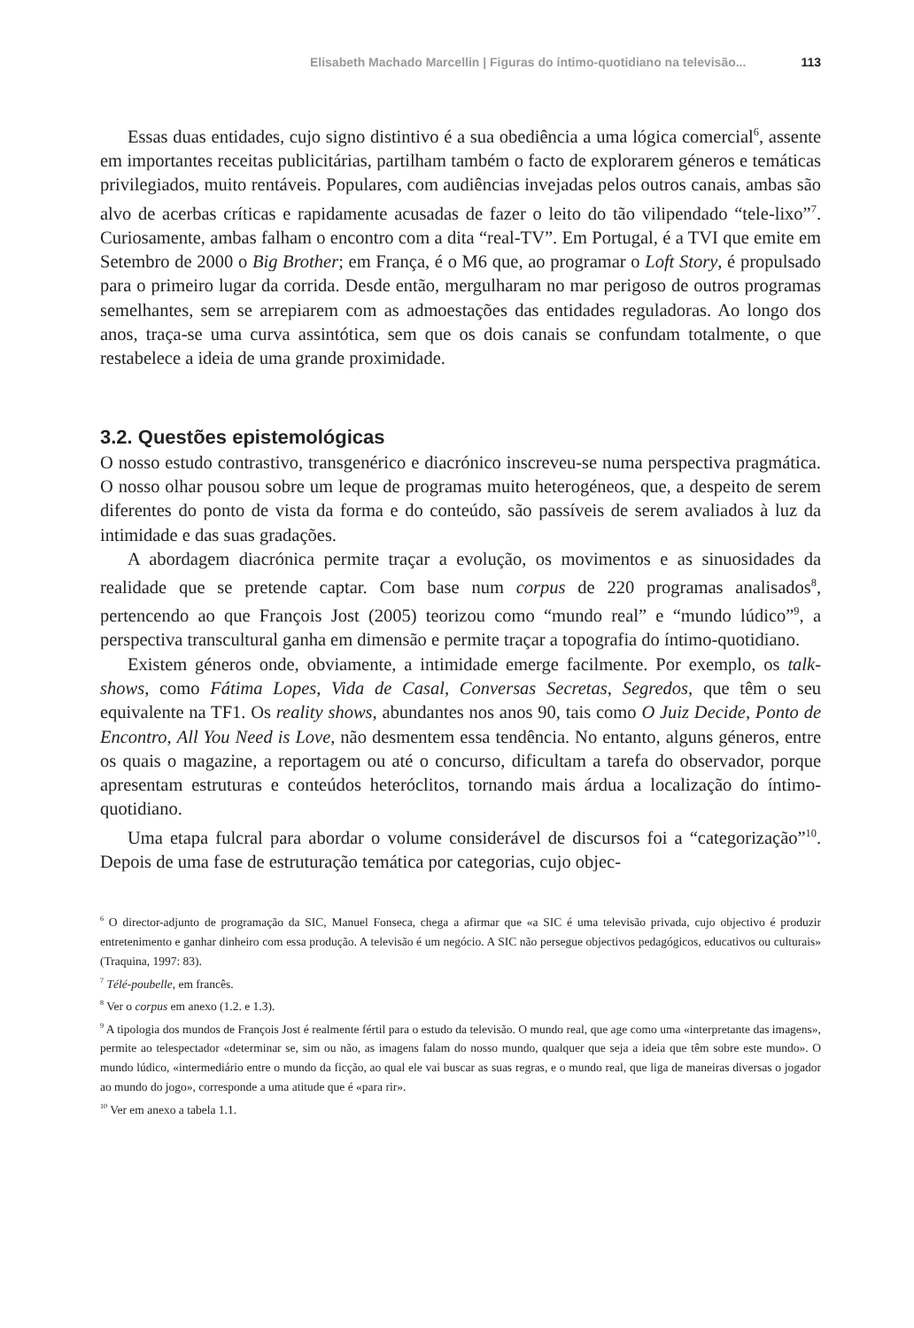Elisabeth Machado Marcellin | Figuras do íntimo-quotidiano na televisão... 113
Essas duas entidades, cujo signo distintivo é a sua obediência a uma lógica comercial<sup>6</sup>, assente em importantes receitas publicitárias, partilham também o facto de explorarem géneros e temáticas privilegiados, muito rentáveis. Populares, com audiências invejadas pelos outros canais, ambas são alvo de acerbas críticas e rapidamente acusadas de fazer o leito do tão vilipendado “tele-lixo”<sup>7</sup>. Curiosamente, ambas falham o encontro com a dita “real-TV”. Em Portugal, é a TVI que emite em Setembro de 2000 o Big Brother; em França, é o M6 que, ao programar o Loft Story, é propulsado para o primeiro lugar da corrida. Desde então, mergulharam no mar perigoso de outros programas semelhantes, sem se arrepiarem com as admoestações das entidades reguladoras. Ao longo dos anos, traça-se uma curva assintótica, sem que os dois canais se confundam totalmente, o que restabelece a ideia de uma grande proximidade.
3.2. Questões epistemológicas
O nosso estudo contrastivo, transgenérico e diacrónico inscreveu-se numa perspectiva pragmática. O nosso olhar pousou sobre um leque de programas muito heterogéneos, que, a despeito de serem diferentes do ponto de vista da forma e do conteúdo, são passíveis de serem avaliados à luz da intimidade e das suas gradações.
A abordagem diacrónica permite traçar a evolução, os movimentos e as sinuosidades da realidade que se pretende captar. Com base num corpus de 220 programas analisados<sup>8</sup>, pertencendo ao que François Jost (2005) teorizou como “mundo real” e “mundo lúdico”<sup>9</sup>, a perspectiva transcultural ganha em dimensão e permite traçar a topografia do íntimo-quotidiano.
Existem géneros onde, obviamente, a intimidade emerge facilmente. Por exemplo, os talk-shows, como Fátima Lopes, Vida de Casal, Conversas Secretas, Segredos, que têm o seu equivalente na TF1. Os reality shows, abundantes nos anos 90, tais como O Juiz Decide, Ponto de Encontro, All You Need is Love, não desmentem essa tendência. No entanto, alguns géneros, entre os quais o magazine, a reportagem ou até o concurso, dificultam a tarefa do observador, porque apresentam estruturas e conteúdos heteróclitos, tornando mais árdua a localização do íntimo-quotidiano.
Uma etapa fulcral para abordar o volume considerável de discursos foi a “categorização”<sup>10</sup>. Depois de uma fase de estruturação temática por categorias, cujo objec-
<sup>6</sup> O director-adjunto de programação da SIC, Manuel Fonseca, chega a afirmar que «a SIC é uma televisão privada, cujo objectivo é produzir entretenimento e ganhar dinheiro com essa produção. A televisão é um negócio. A SIC não persegue objectivos pedagógicos, educativos ou culturais» (Traquina, 1997: 83).
<sup>7</sup> Télé-poubelle, em francês.
<sup>8</sup> Ver o corpus em anexo (1.2. e 1.3).
<sup>9</sup> A tipologia dos mundos de François Jost é realmente fértil para o estudo da televisão. O mundo real, que age como uma «interpretante das imagens», permite ao telespectador «determinar se, sim ou não, as imagens falam do nosso mundo, qualquer que seja a ideia que têm sobre este mundo». O mundo lúdico, «intermediário entre o mundo da ficção, ao qual ele vai buscar as suas regras, e o mundo real, que liga de maneiras diversas o jogador ao mundo do jogo», corresponde a uma atitude que é «para rir».
<sup>10</sup> Ver em anexo a tabela 1.1.